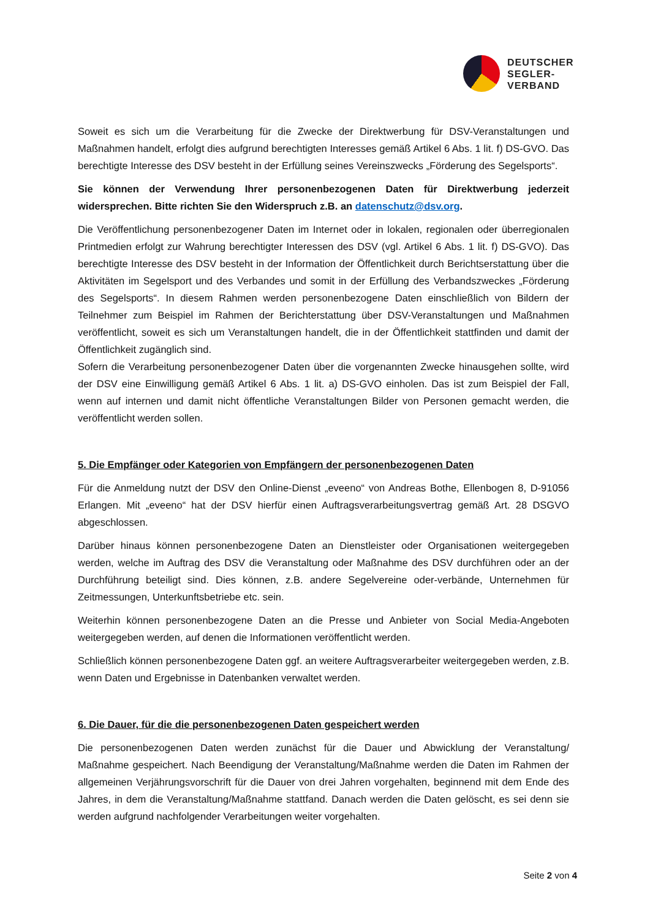DEUTSCHER
SEGLER-
VERBAND
Soweit es sich um die Verarbeitung für die Zwecke der Direktwerbung für DSV-Veranstaltungen und Maßnahmen handelt, erfolgt dies aufgrund berechtigten Interesses gemäß Artikel 6 Abs. 1 lit. f) DS-GVO. Das berechtigte Interesse des DSV besteht in der Erfüllung seines Vereinszwecks „Förderung des Segelsports“.
Sie können der Verwendung Ihrer personenbezogenen Daten für Direktwerbung jederzeit widersprechen. Bitte richten Sie den Widerspruch z.B. an datenschutz@dsv.org.
Die Veröffentlichung personenbezogener Daten im Internet oder in lokalen, regionalen oder überregionalen Printmedien erfolgt zur Wahrung berechtigter Interessen des DSV (vgl. Artikel 6 Abs. 1 lit. f) DS-GVO). Das berechtigte Interesse des DSV besteht in der Information der Öffentlichkeit durch Berichtserstattung über die Aktivitäten im Segelsport und des Verbandes und somit in der Erfüllung des Verbandszweckes „Förderung des Segelsports“. In diesem Rahmen werden personenbezogene Daten einschließlich von Bildern der Teilnehmer zum Beispiel im Rahmen der Berichterstattung über DSV-Veranstaltungen und Maßnahmen veröffentlicht, soweit es sich um Veranstaltungen handelt, die in der Öffentlichkeit stattfinden und damit der Öffentlichkeit zugänglich sind.
Sofern die Verarbeitung personenbezogener Daten über die vorgenannten Zwecke hinausgehen sollte, wird der DSV eine Einwilligung gemäß Artikel 6 Abs. 1 lit. a) DS-GVO einholen. Das ist zum Beispiel der Fall, wenn auf internen und damit nicht öffentliche Veranstaltungen Bilder von Personen gemacht werden, die veröffentlicht werden sollen.
5. Die Empfänger oder Kategorien von Empfängern der personenbezogenen Daten
Für die Anmeldung nutzt der DSV den Online-Dienst „eveeno“ von Andreas Bothe, Ellenbogen 8, D-91056 Erlangen. Mit „eveeno“ hat der DSV hierfür einen Auftragsverarbeitungsvertrag gemäß Art. 28 DSGVO abgeschlossen.
Darüber hinaus können personenbezogene Daten an Dienstleister oder Organisationen weitergegeben werden, welche im Auftrag des DSV die Veranstaltung oder Maßnahme des DSV durchführen oder an der Durchführung beteiligt sind. Dies können, z.B. andere Segelvereine oder-verbände, Unternehmen für Zeitmessungen, Unterkunftsbetriebe etc. sein.
Weiterhin können personenbezogene Daten an die Presse und Anbieter von Social Media-Angeboten weitergegeben werden, auf denen die Informationen veröffentlicht werden.
Schließlich können personenbezogene Daten ggf. an weitere Auftragsverarbeiter weitergegeben werden, z.B. wenn Daten und Ergebnisse in Datenbanken verwaltet werden.
6. Die Dauer, für die die personenbezogenen Daten gespeichert werden
Die personenbezogenen Daten werden zunächst für die Dauer und Abwicklung der Veranstaltung/ Maßnahme gespeichert. Nach Beendigung der Veranstaltung/Maßnahme werden die Daten im Rahmen der allgemeinen Verjährungsvorschrift für die Dauer von drei Jahren vorgehalten, beginnend mit dem Ende des Jahres, in dem die Veranstaltung/Maßnahme stattfand. Danach werden die Daten gelöscht, es sei denn sie werden aufgrund nachfolgender Verarbeitungen weiter vorgehalten.
Seite 2 von 4